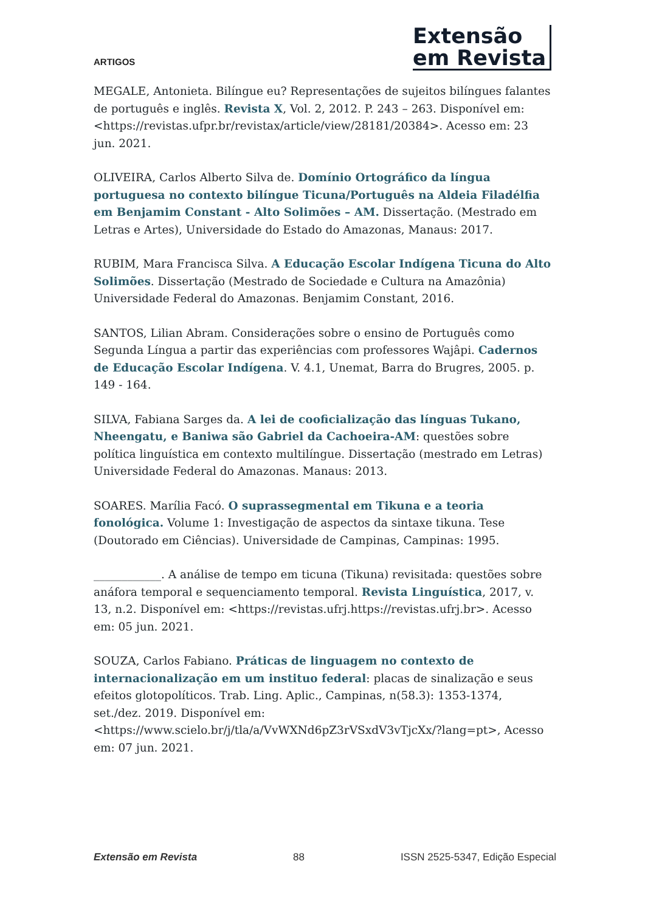ARTIGOS
Extensão
em Revista
MEGALE, Antonieta. Bilíngue eu? Representações de sujeitos bilíngues falantes de português e inglês. Revista X, Vol. 2, 2012. P. 243 – 263. Disponível em: <https://revistas.ufpr.br/revistax/article/view/28181/20384>. Acesso em: 23 jun. 2021.
OLIVEIRA, Carlos Alberto Silva de. Domínio Ortográfico da língua portuguesa no contexto bilíngue Ticuna/Português na Aldeia Filadélfia em Benjamim Constant - Alto Solimões – AM. Dissertação. (Mestrado em Letras e Artes), Universidade do Estado do Amazonas, Manaus: 2017.
RUBIM, Mara Francisca Silva. A Educação Escolar Indígena Ticuna do Alto Solimões. Dissertação (Mestrado de Sociedade e Cultura na Amazônia) Universidade Federal do Amazonas. Benjamim Constant, 2016.
SANTOS, Lilian Abram. Considerações sobre o ensino de Português como Segunda Língua a partir das experiências com professores Wajâpi. Cadernos de Educação Escolar Indígena. V. 4.1, Unemat, Barra do Brugres, 2005. p. 149 - 164.
SILVA, Fabiana Sarges da. A lei de cooficialização das línguas Tukano, Nheengatu, e Baniwa são Gabriel da Cachoeira-AM: questões sobre política linguística em contexto multilíngue. Dissertação (mestrado em Letras) Universidade Federal do Amazonas. Manaus: 2013.
SOARES. Marília Facó. O suprassegmental em Tikuna e a teoria fonológica. Volume 1: Investigação de aspectos da sintaxe tikuna. Tese (Doutorado em Ciências). Universidade de Campinas, Campinas: 1995.
____________. A análise de tempo em ticuna (Tikuna) revisitada: questões sobre anáfora temporal e sequenciamento temporal. Revista Linguística, 2017, v. 13, n.2. Disponível em: <https://revistas.ufrj.https://revistas.ufrj.br>. Acesso em: 05 jun. 2021.
SOUZA, Carlos Fabiano. Práticas de linguagem no contexto de internacionalização em um instituo federal: placas de sinalização e seus efeitos glotopolíticos. Trab. Ling. Aplic., Campinas, n(58.3): 1353-1374, set./dez. 2019. Disponível em: <https://www.scielo.br/j/tla/a/VvWXNd6pZ3rVSxdV3vTjcXx/?lang=pt>, Acesso em: 07 jun. 2021.
Extensão em Revista 88 ISSN 2525-5347, Edição Especial